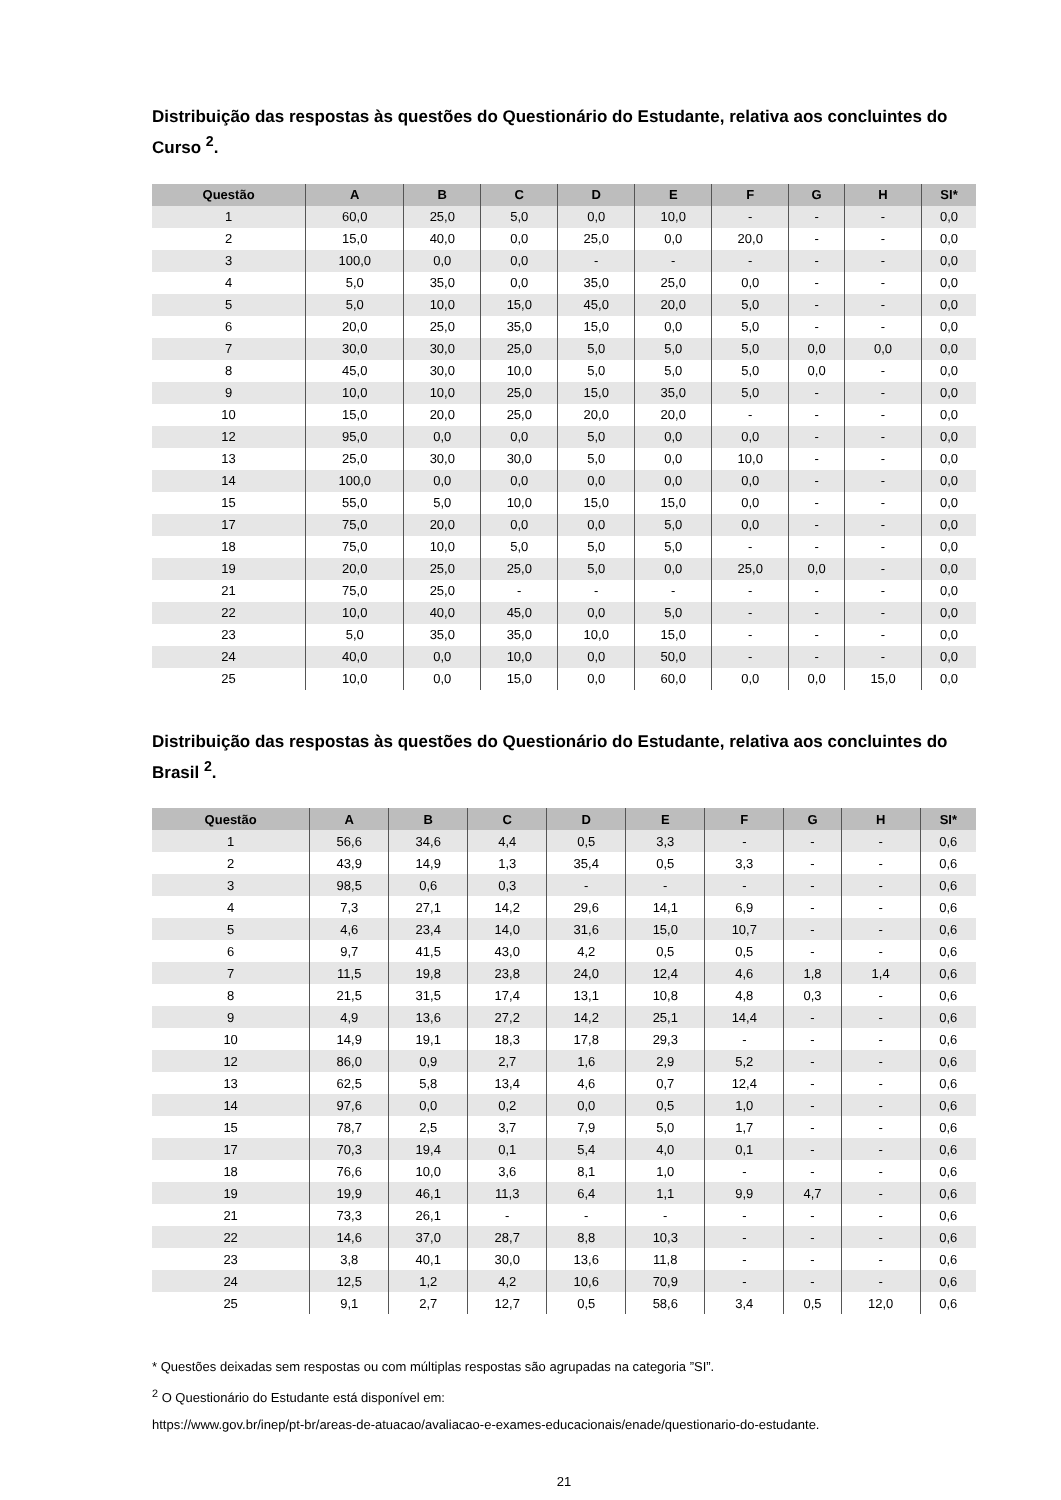Distribuição das respostas às questões do Questionário do Estudante, relativa aos concluintes do Curso <sup>2</sup>.
| Questão | A | B | C | D | E | F | G | H | SI* |
| --- | --- | --- | --- | --- | --- | --- | --- | --- | --- |
| 1 | 60,0 | 25,0 | 5,0 | 0,0 | 10,0 | - | - | - | 0,0 |
| 2 | 15,0 | 40,0 | 0,0 | 25,0 | 0,0 | 20,0 | - | - | 0,0 |
| 3 | 100,0 | 0,0 | 0,0 | - | - | - | - | - | 0,0 |
| 4 | 5,0 | 35,0 | 0,0 | 35,0 | 25,0 | 0,0 | - | - | 0,0 |
| 5 | 5,0 | 10,0 | 15,0 | 45,0 | 20,0 | 5,0 | - | - | 0,0 |
| 6 | 20,0 | 25,0 | 35,0 | 15,0 | 0,0 | 5,0 | - | - | 0,0 |
| 7 | 30,0 | 30,0 | 25,0 | 5,0 | 5,0 | 5,0 | 0,0 | 0,0 | 0,0 |
| 8 | 45,0 | 30,0 | 10,0 | 5,0 | 5,0 | 5,0 | 0,0 | - | 0,0 |
| 9 | 10,0 | 10,0 | 25,0 | 15,0 | 35,0 | 5,0 | - | - | 0,0 |
| 10 | 15,0 | 20,0 | 25,0 | 20,0 | 20,0 | - | - | - | 0,0 |
| 12 | 95,0 | 0,0 | 0,0 | 5,0 | 0,0 | 0,0 | - | - | 0,0 |
| 13 | 25,0 | 30,0 | 30,0 | 5,0 | 0,0 | 10,0 | - | - | 0,0 |
| 14 | 100,0 | 0,0 | 0,0 | 0,0 | 0,0 | 0,0 | - | - | 0,0 |
| 15 | 55,0 | 5,0 | 10,0 | 15,0 | 15,0 | 0,0 | - | - | 0,0 |
| 17 | 75,0 | 20,0 | 0,0 | 0,0 | 5,0 | 0,0 | - | - | 0,0 |
| 18 | 75,0 | 10,0 | 5,0 | 5,0 | 5,0 | - | - | - | 0,0 |
| 19 | 20,0 | 25,0 | 25,0 | 5,0 | 0,0 | 25,0 | 0,0 | - | 0,0 |
| 21 | 75,0 | 25,0 | - | - | - | - | - | - | 0,0 |
| 22 | 10,0 | 40,0 | 45,0 | 0,0 | 5,0 | - | - | - | 0,0 |
| 23 | 5,0 | 35,0 | 35,0 | 10,0 | 15,0 | - | - | - | 0,0 |
| 24 | 40,0 | 0,0 | 10,0 | 0,0 | 50,0 | - | - | - | 0,0 |
| 25 | 10,0 | 0,0 | 15,0 | 0,0 | 60,0 | 0,0 | 0,0 | 15,0 | 0,0 |
Distribuição das respostas às questões do Questionário do Estudante, relativa aos concluintes do Brasil <sup>2</sup>.
| Questão | A | B | C | D | E | F | G | H | SI* |
| --- | --- | --- | --- | --- | --- | --- | --- | --- | --- |
| 1 | 56,6 | 34,6 | 4,4 | 0,5 | 3,3 | - | - | - | 0,6 |
| 2 | 43,9 | 14,9 | 1,3 | 35,4 | 0,5 | 3,3 | - | - | 0,6 |
| 3 | 98,5 | 0,6 | 0,3 | - | - | - | - | - | 0,6 |
| 4 | 7,3 | 27,1 | 14,2 | 29,6 | 14,1 | 6,9 | - | - | 0,6 |
| 5 | 4,6 | 23,4 | 14,0 | 31,6 | 15,0 | 10,7 | - | - | 0,6 |
| 6 | 9,7 | 41,5 | 43,0 | 4,2 | 0,5 | 0,5 | - | - | 0,6 |
| 7 | 11,5 | 19,8 | 23,8 | 24,0 | 12,4 | 4,6 | 1,8 | 1,4 | 0,6 |
| 8 | 21,5 | 31,5 | 17,4 | 13,1 | 10,8 | 4,8 | 0,3 | - | 0,6 |
| 9 | 4,9 | 13,6 | 27,2 | 14,2 | 25,1 | 14,4 | - | - | 0,6 |
| 10 | 14,9 | 19,1 | 18,3 | 17,8 | 29,3 | - | - | - | 0,6 |
| 12 | 86,0 | 0,9 | 2,7 | 1,6 | 2,9 | 5,2 | - | - | 0,6 |
| 13 | 62,5 | 5,8 | 13,4 | 4,6 | 0,7 | 12,4 | - | - | 0,6 |
| 14 | 97,6 | 0,0 | 0,2 | 0,0 | 0,5 | 1,0 | - | - | 0,6 |
| 15 | 78,7 | 2,5 | 3,7 | 7,9 | 5,0 | 1,7 | - | - | 0,6 |
| 17 | 70,3 | 19,4 | 0,1 | 5,4 | 4,0 | 0,1 | - | - | 0,6 |
| 18 | 76,6 | 10,0 | 3,6 | 8,1 | 1,0 | - | - | - | 0,6 |
| 19 | 19,9 | 46,1 | 11,3 | 6,4 | 1,1 | 9,9 | 4,7 | - | 0,6 |
| 21 | 73,3 | 26,1 | - | - | - | - | - | - | 0,6 |
| 22 | 14,6 | 37,0 | 28,7 | 8,8 | 10,3 | - | - | - | 0,6 |
| 23 | 3,8 | 40,1 | 30,0 | 13,6 | 11,8 | - | - | - | 0,6 |
| 24 | 12,5 | 1,2 | 4,2 | 10,6 | 70,9 | - | - | - | 0,6 |
| 25 | 9,1 | 2,7 | 12,7 | 0,5 | 58,6 | 3,4 | 0,5 | 12,0 | 0,6 |
* Questões deixadas sem respostas ou com múltiplas respostas são agrupadas na categoria ”SI”.
<sup>2</sup> O Questionário do Estudante está disponível em:
https://www.gov.br/inep/pt-br/areas-de-atuacao/avaliacao-e-exames-educacionais/enade/questionario-do-estudante.
21